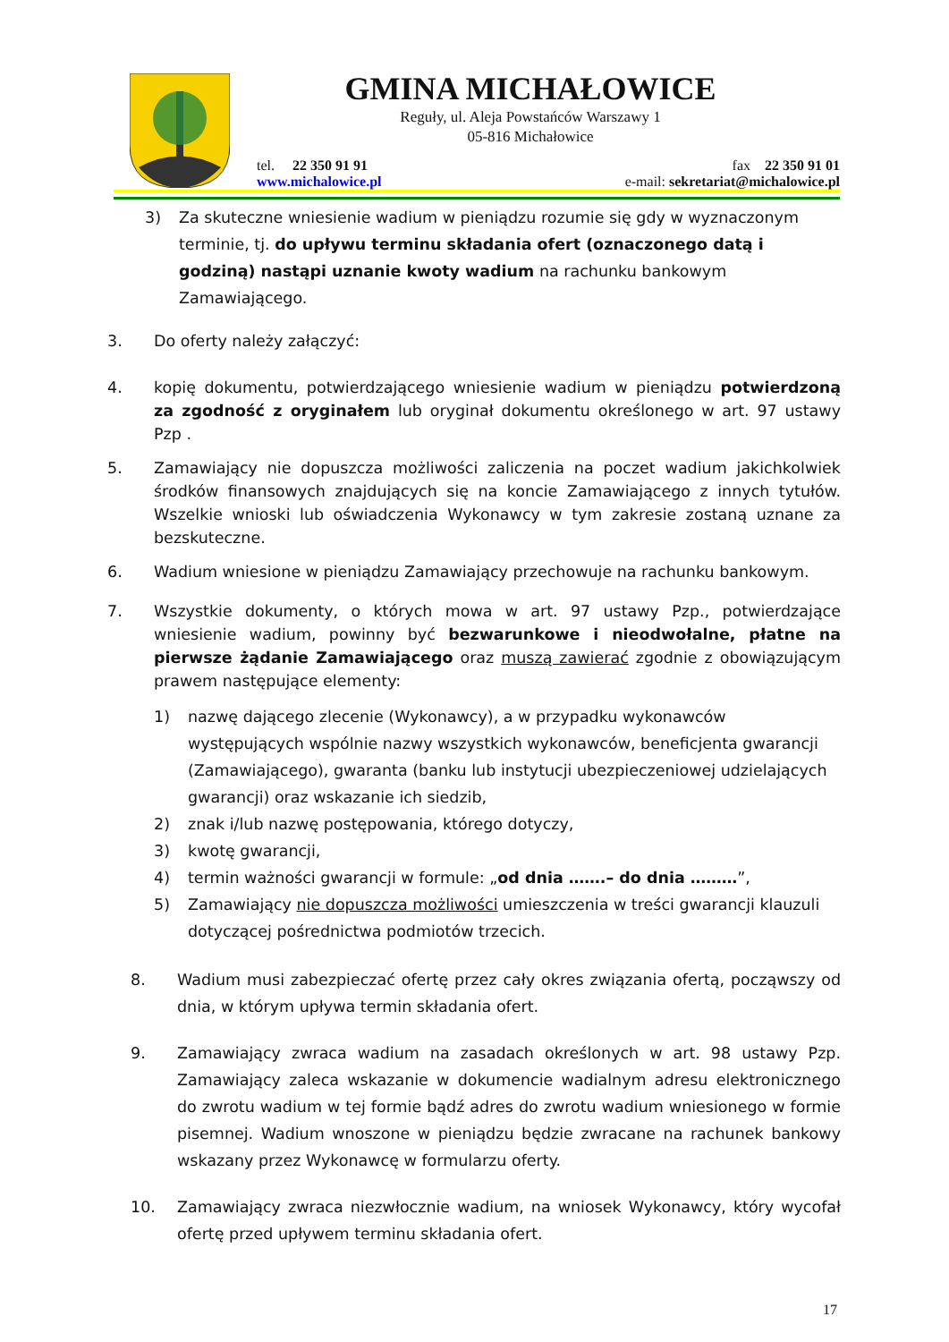GMINA MICHAŁOWICE
Reguły, ul. Aleja Powstańców Warszawy 1
05-816 Michałowice
tel. 22 350 91 91 fax 22 350 91 01
www.michalowice.pl e-mail: sekretariat@michalowice.pl
3) Za skuteczne wniesienie wadium w pieniądzu rozumie się gdy w wyznaczonym terminie, tj. do upływu terminu składania ofert (oznaczonego datą i godziną) nastąpi uznanie kwoty wadium na rachunku bankowym Zamawiającego.
3. Do oferty należy załączyć:
4. kopię dokumentu, potwierdzającego wniesienie wadium w pieniądzu potwierdzoną za zgodność z oryginałem lub oryginał dokumentu określonego w art. 97 ustawy Pzp .
5. Zamawiający nie dopuszcza możliwości zaliczenia na poczet wadium jakichkolwiek środków finansowych znajdujących się na koncie Zamawiającego z innych tytułów. Wszelkie wnioski lub oświadczenia Wykonawcy w tym zakresie zostaną uznane za bezskuteczne.
6. Wadium wniesione w pieniądzu Zamawiający przechowuje na rachunku bankowym.
7. Wszystkie dokumenty, o których mowa w art. 97 ustawy Pzp., potwierdzające wniesienie wadium, powinny być bezwarunkowe i nieodwołalne, płatne na pierwsze żądanie Zamawiającego oraz muszą zawierać zgodnie z obowiązującym prawem następujące elementy:
1) nazwę dającego zlecenie (Wykonawcy), a w przypadku wykonawców występujących wspólnie nazwy wszystkich wykonawców, beneficjenta gwarancji (Zamawiającego), gwaranta (banku lub instytucji ubezpieczeniowej udzielających gwarancji) oraz wskazanie ich siedzib,
2) znak i/lub nazwę postępowania, którego dotyczy,
3) kwotę gwarancji,
4) termin ważności gwarancji w formule: „od dnia …….– do dnia ………”,
5) Zamawiający nie dopuszcza możliwości umieszczenia w treści gwarancji klauzuli dotyczącej pośrednictwa podmiotów trzecich.
8. Wadium musi zabezpieczać ofertę przez cały okres związania ofertą, począwszy od dnia, w którym upływa termin składania ofert.
9. Zamawiający zwraca wadium na zasadach określonych w art. 98 ustawy Pzp. Zamawiający zaleca wskazanie w dokumencie wadialnym adresu elektronicznego do zwrotu wadium w tej formie bądź adres do zwrotu wadium wniesionego w formie pisemnej. Wadium wnoszone w pieniądzu będzie zwracane na rachunek bankowy wskazany przez Wykonawcę w formularzu oferty.
10. Zamawiający zwraca niezwłocznie wadium, na wniosek Wykonawcy, który wycofał ofertę przed upływem terminu składania ofert.
17